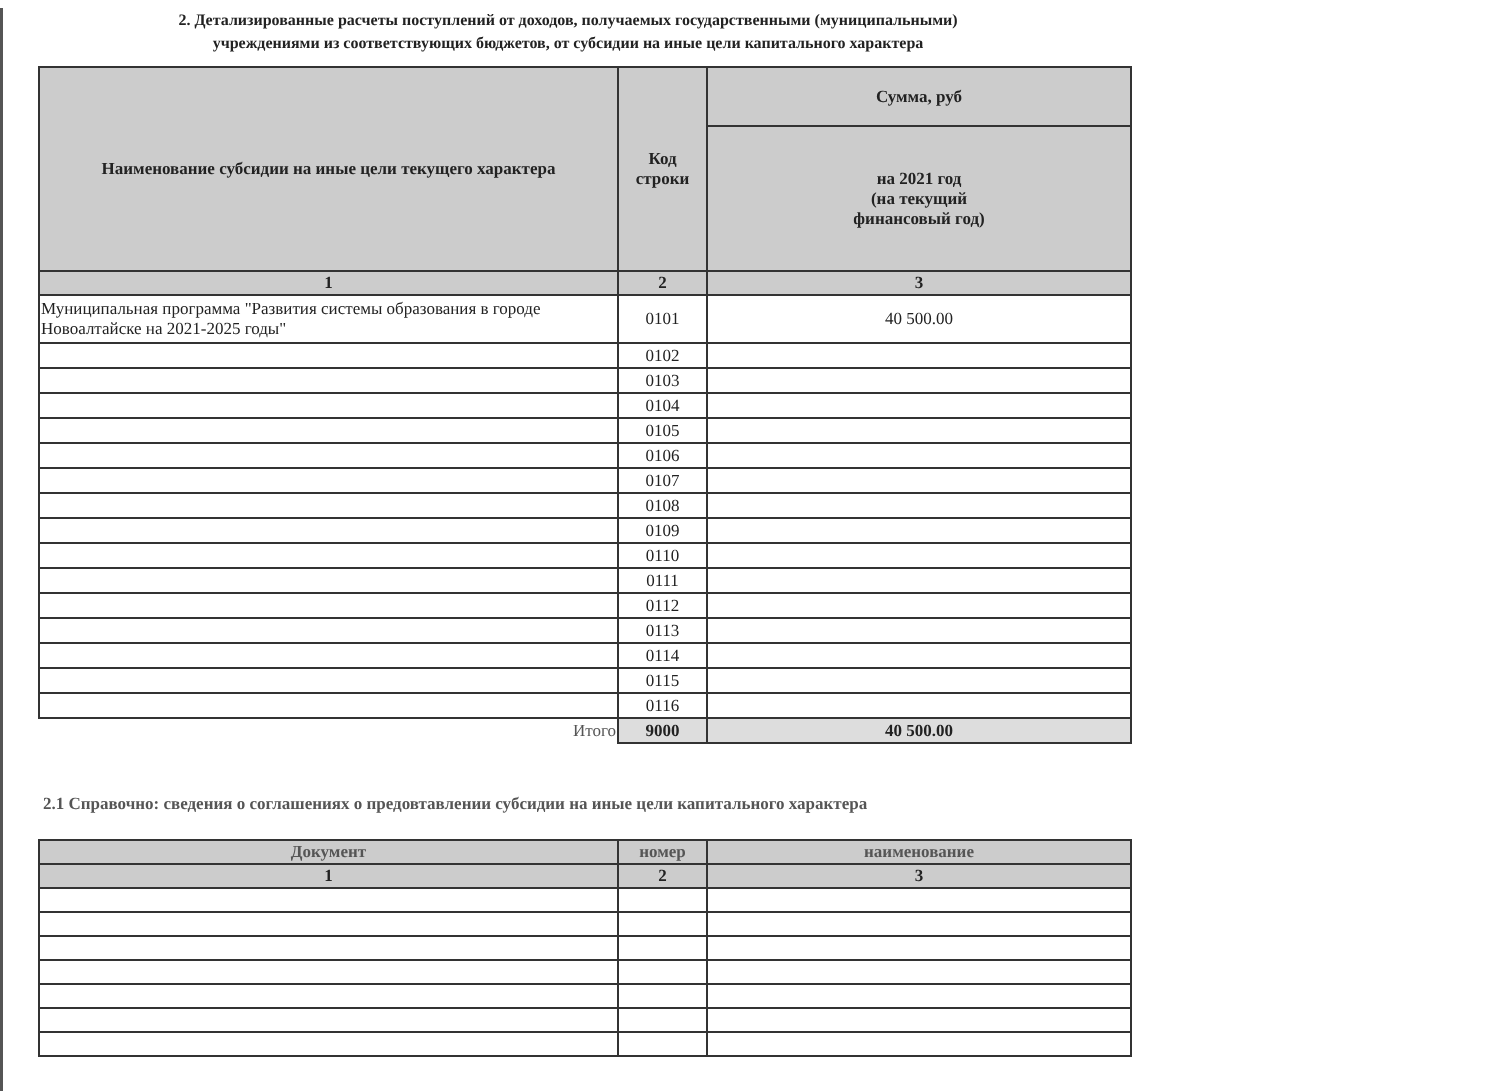2. Детализированные расчеты поступлений от доходов, получаемых государственными (муниципальными)
учреждениями из соответствующих бюджетов, от субсидии на иные цели капитального характера
| Наименование субсидии на иные цели текущего характера | Код строки | Сумма, руб |
| --- | --- | --- |
| | | на 2021 год (на текущий финансовый год) |
| 1 | 2 | 3 |
| Муниципальная программа "Развития системы образования в городе Новоалтайске на 2021-2025 годы" | 0101 | 40 500.00 |
| | 0102 | |
| | 0103 | |
| | 0104 | |
| | 0105 | |
| | 0106 | |
| | 0107 | |
| | 0108 | |
| | 0109 | |
| | 0110 | |
| | 0111 | |
| | 0112 | |
| | 0113 | |
| | 0114 | |
| | 0115 | |
| | 0116 | |
| Итого | 9000 | 40 500.00 |
2.1 Справочно: сведения о соглашениях о предовтавлении субсидии на иные цели капитального характера
| Документ | номер | наименование |
| --- | --- | --- |
| 1 | 2 | 3 |